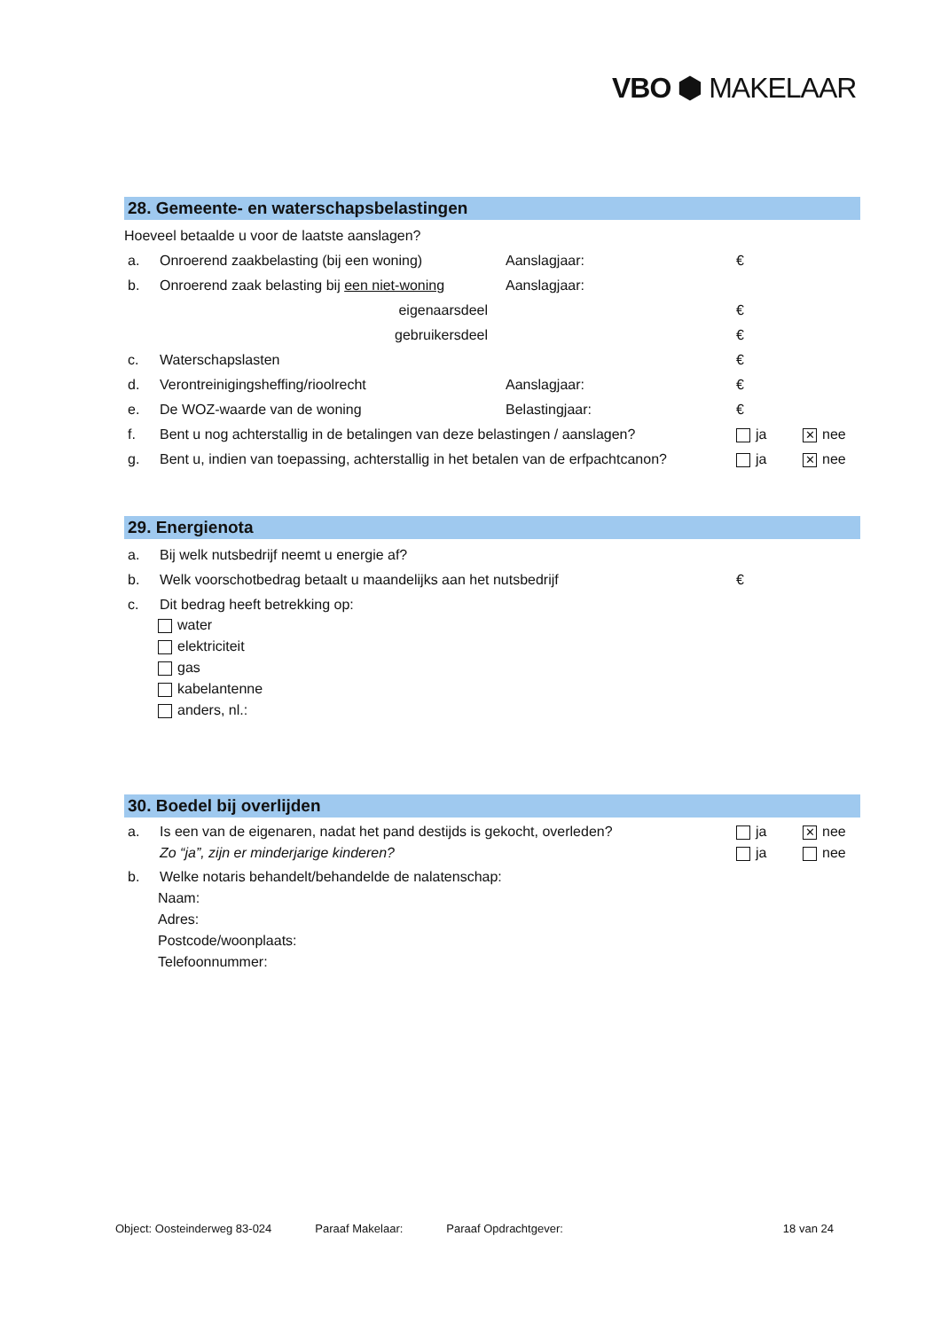VBO ⬢ MAKELAAR
28. Gemeente- en waterschapsbelastingen
Hoeveel betaalde u voor de laatste aanslagen?
a. Onroerend zaakbelasting (bij een woning) Aanslagjaar: €
b. Onroerend zaak belasting bij een niet-woning Aanslagjaar:
eigenaarsdeel €
gebruikersdeel €
c. Waterschapslasten €
d. Verontreinigingsheffing/rioolrecht Aanslagjaar: €
e. De WOZ-waarde van de woning Belastingjaar: €
f. Bent u nog achterstallig in de betalingen van deze belastingen / aanslagen? ja ✕ nee
g. Bent u, indien van toepassing, achterstallig in het betalen van de erfpachtcanon? ja ✕ nee
29. Energienota
a. Bij welk nutsbedrijf neemt u energie af?
b. Welk voorschotbedrag betaalt u maandelijks aan het nutsbedrijf €
c. Dit bedrag heeft betrekking op:
water
elektriciteit
gas
kabelantenne
anders, nl.:
30. Boedel bij overlijden
a. Is een van de eigenaren, nadat het pand destijds is gekocht, overleden? ja ✕ nee
Zo “ja”, zijn er minderjarige kinderen? ja nee
b. Welke notaris behandelt/behandelde de nalatenschap:
Naam:
Adres:
Postcode/woonplaats:
Telefoonnummer:
Object: Oosteinderweg 83-024 Paraaf Makelaar: Paraaf Opdrachtgever: 18 van 24